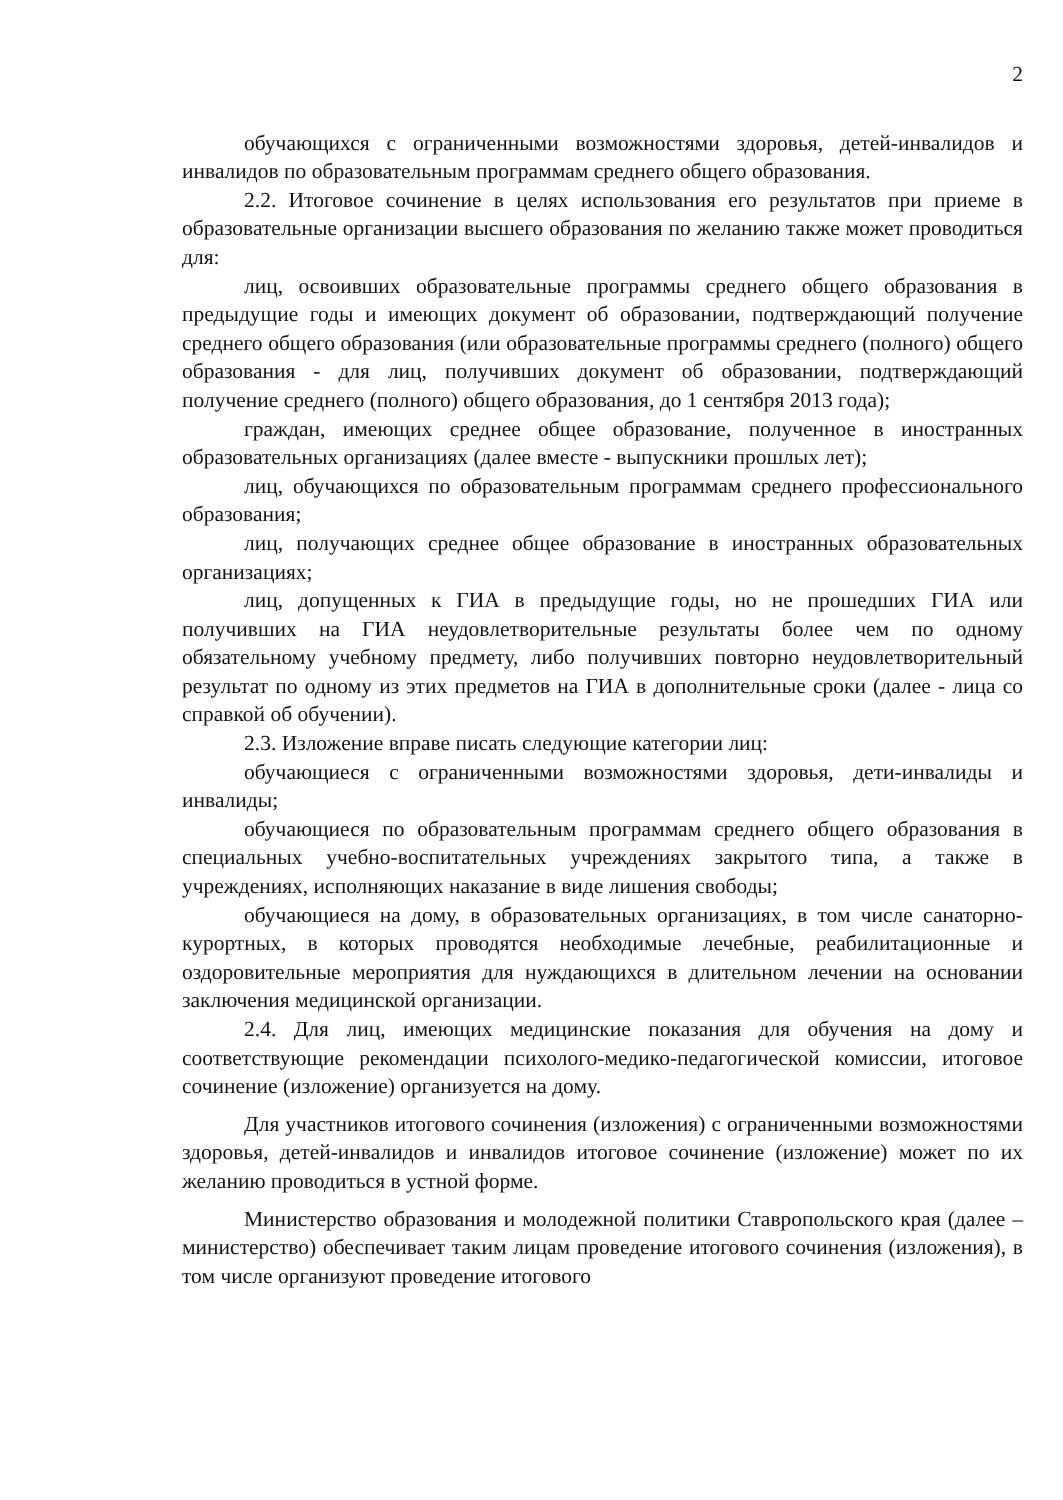2
обучающихся с ограниченными возможностями здоровья, детей-инвалидов и инвалидов по образовательным программам среднего общего образования.
2.2. Итоговое сочинение в целях использования его результатов при приеме в образовательные организации высшего образования по желанию также может проводиться для:
лиц, освоивших образовательные программы среднего общего образования в предыдущие годы и имеющих документ об образовании, подтверждающий получение среднего общего образования (или образовательные программы среднего (полного) общего образования - для лиц, получивших документ об образовании, подтверждающий получение среднего (полного) общего образования, до 1 сентября 2013 года);
граждан, имеющих среднее общее образование, полученное в иностранных образовательных организациях (далее вместе - выпускники прошлых лет);
лиц, обучающихся по образовательным программам среднего профессионального образования;
лиц, получающих среднее общее образование в иностранных образовательных организациях;
лиц, допущенных к ГИА в предыдущие годы, но не прошедших ГИА или получивших на ГИА неудовлетворительные результаты более чем по одному обязательному учебному предмету, либо получивших повторно неудовлетворительный результат по одному из этих предметов на ГИА в дополнительные сроки (далее - лица со справкой об обучении).
2.3. Изложение вправе писать следующие категории лиц:
обучающиеся с ограниченными возможностями здоровья, дети-инвалиды и инвалиды;
обучающиеся по образовательным программам среднего общего образования в специальных учебно-воспитательных учреждениях закрытого типа, а также в учреждениях, исполняющих наказание в виде лишения свободы;
обучающиеся на дому, в образовательных организациях, в том числе санаторно-курортных, в которых проводятся необходимые лечебные, реабилитационные и оздоровительные мероприятия для нуждающихся в длительном лечении на основании заключения медицинской организации.
2.4. Для лиц, имеющих медицинские показания для обучения на дому и соответствующие рекомендации психолого-медико-педагогической комиссии, итоговое сочинение (изложение) организуется на дому.
Для участников итогового сочинения (изложения) с ограниченными возможностями здоровья, детей-инвалидов и инвалидов итоговое сочинение (изложение) может по их желанию проводиться в устной форме.
Министерство образования и молодежной политики Ставропольского края (далее – министерство) обеспечивает таким лицам проведение итогового сочинения (изложения), в том числе организуют проведение итогового